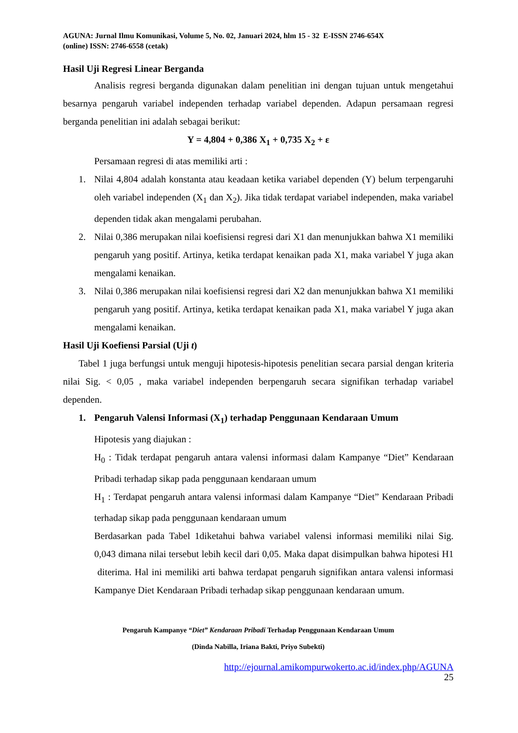AGUNA: Jurnal Ilmu Komunikasi, Volume 5, No. 02, Januari 2024, hlm 15 - 32 E-ISSN 2746-654X
(online) ISSN: 2746-6558 (cetak)
Hasil Uji Regresi Linear Berganda
Analisis regresi berganda digunakan dalam penelitian ini dengan tujuan untuk mengetahui besarnya pengaruh variabel independen terhadap variabel dependen. Adapun persamaan regresi berganda penelitian ini adalah sebagai berikut:
Y = 4,804 + 0,386 X<sub>1</sub> + 0,735 X<sub>2</sub> + ε
Persamaan regresi di atas memiliki arti :
1. Nilai 4,804 adalah konstanta atau keadaan ketika variabel dependen (Y) belum terpengaruhi oleh variabel independen (X<sub>1</sub> dan X<sub>2</sub>). Jika tidak terdapat variabel independen, maka variabel dependen tidak akan mengalami perubahan.
2. Nilai 0,386 merupakan nilai koefisiensi regresi dari X1 dan menunjukkan bahwa X1 memiliki pengaruh yang positif. Artinya, ketika terdapat kenaikan pada X1, maka variabel Y juga akan mengalami kenaikan.
3. Nilai 0,386 merupakan nilai koefisiensi regresi dari X2 dan menunjukkan bahwa X1 memiliki pengaruh yang positif. Artinya, ketika terdapat kenaikan pada X1, maka variabel Y juga akan mengalami kenaikan.
Hasil Uji Koefiensi Parsial (Uji t)
Tabel 1 juga berfungsi untuk menguji hipotesis-hipotesis penelitian secara parsial dengan kriteria nilai Sig. < 0,05 , maka variabel independen berpengaruh secara signifikan terhadap variabel dependen.
1. Pengaruh Valensi Informasi (X<sub>1</sub>) terhadap Penggunaan Kendaraan Umum
Hipotesis yang diajukan :
H<sub>0</sub> : Tidak terdapat pengaruh antara valensi informasi dalam Kampanye “Diet” Kendaraan Pribadi terhadap sikap pada penggunaan kendaraan umum
H<sub>1</sub> : Terdapat pengaruh antara valensi informasi dalam Kampanye “Diet” Kendaraan Pribadi terhadap sikap pada penggunaan kendaraan umum
Berdasarkan pada Tabel 1diketahui bahwa variabel valensi informasi memiliki nilai Sig. 0,043 dimana nilai tersebut lebih kecil dari 0,05. Maka dapat disimpulkan bahwa hipotesi H1 diterima. Hal ini memiliki arti bahwa terdapat pengaruh signifikan antara valensi informasi Kampanye Diet Kendaraan Pribadi terhadap sikap penggunaan kendaraan umum.
Pengaruh Kampanye “Diet” Kendaraan Pribadi Terhadap Penggunaan Kendaraan Umum
(Dinda Nabilla, Iriana Bakti, Priyo Subekti)
http://ejournal.amikompurwokerto.ac.id/index.php/AGUNA
25